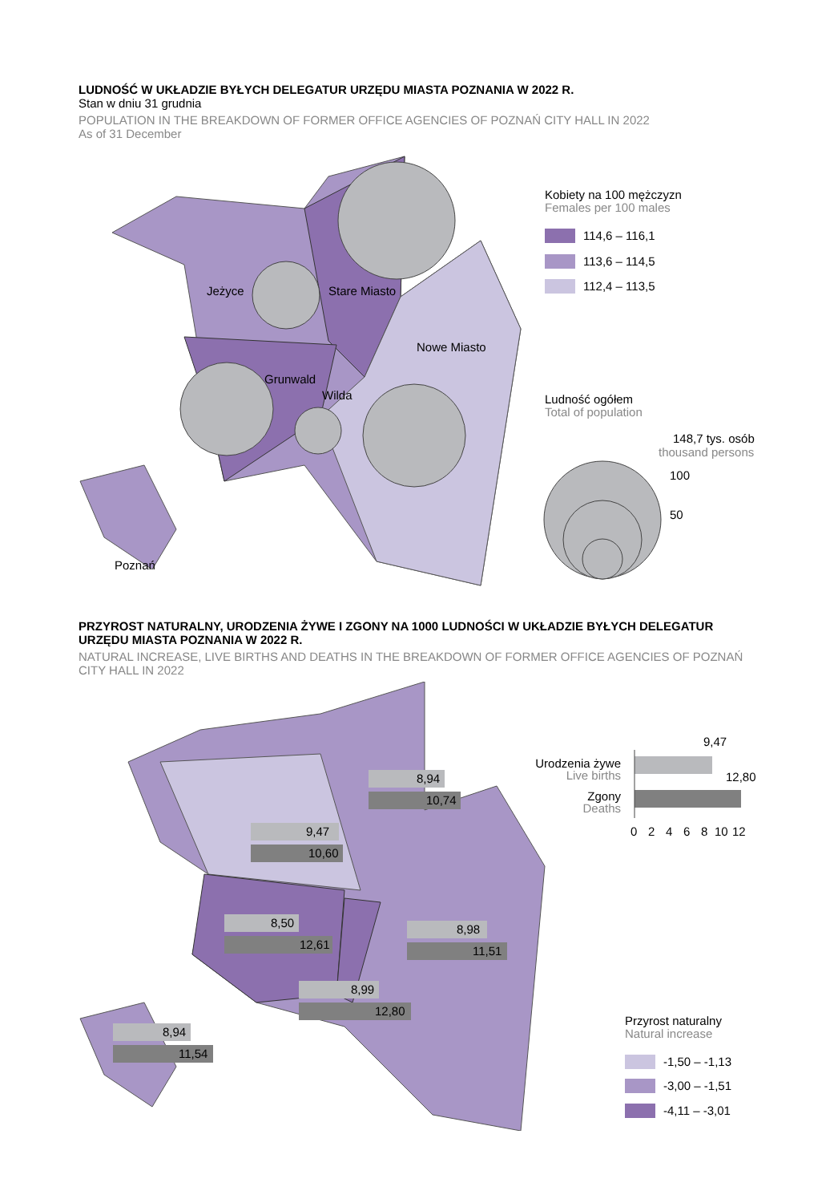LUDNOŚĆ W UKŁADZIE BYŁYCH DELEGATUR URZĘDU MIASTA POZNANIA W 2022 R.
Stan w dniu 31 grudnia
POPULATION IN THE BREAKDOWN OF FORMER OFFICE AGENCIES OF POZNAŃ CITY HALL IN 2022
As of 31 December
Jeżyce
Stare Miasto
Nowe Miasto
Grunwald
Wilda
Poznań
Kobiety na 100 mężczyzn
Females per 100 males
114,6 – 116,1
113,6 – 114,5
112,4 – 113,5
Ludność ogółem
Total of population
148,7 tys. osób
thousand persons
100
50
PRZYROST NATURALNY, URODZENIA ŻYWE I ZGONY NA 1000 LUDNOŚCI W UKŁADZIE BYŁYCH DELEGATUR URZĘDU MIASTA POZNANIA W 2022 R.
NATURAL INCREASE, LIVE BIRTHS AND DEATHS IN THE BREAKDOWN OF FORMER OFFICE AGENCIES OF POZNAŃ CITY HALL IN 2022
8,94
10,74
9,47
10,60
8,50
12,61
8,98
11,51
8,99
12,80
8,94
11,54
9,47
12,80
Urodzenia żywe
Live births
Zgony
Deaths
0
2
4
6
8
10
12
Przyrost naturalny
Natural increase
-1,50 – -1,13
-3,00 – -1,51
-4,11 – -3,01